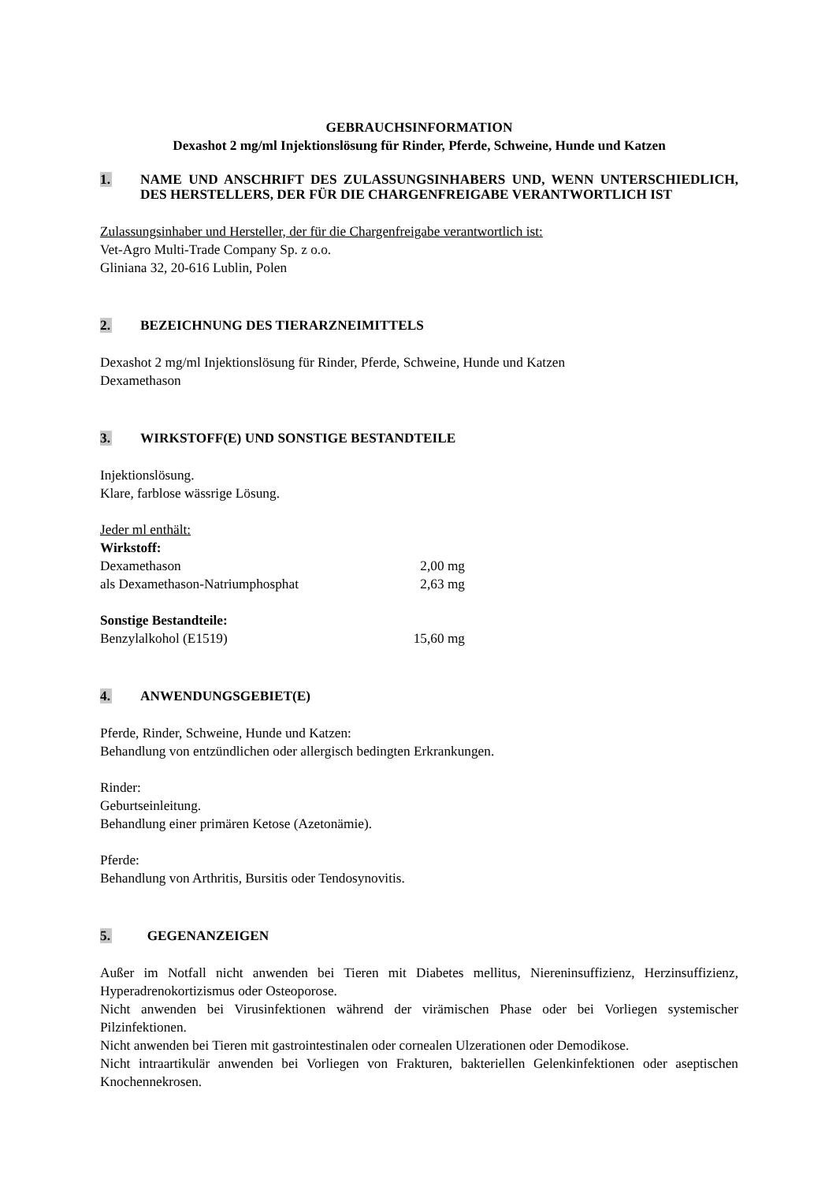GEBRAUCHSINFORMATION
Dexashot 2 mg/ml Injektionslösung für Rinder, Pferde, Schweine, Hunde und Katzen
1. NAME UND ANSCHRIFT DES ZULASSUNGSINHABERS UND, WENN UNTERSCHIEDLICH, DES HERSTELLERS, DER FÜR DIE CHARGENFREIGABE VERANTWORTLICH IST
Zulassungsinhaber und Hersteller, der für die Chargenfreigabe verantwortlich ist:
Vet-Agro Multi-Trade Company Sp. z o.o.
Gliniana 32, 20-616 Lublin, Polen
2. BEZEICHNUNG DES TIERARZNEIMITTELS
Dexashot 2 mg/ml Injektionslösung für Rinder, Pferde, Schweine, Hunde und Katzen
Dexamethason
3. WIRKSTOFF(E) UND SONSTIGE BESTANDTEILE
Injektionslösung.
Klare, farblose wässrige Lösung.
Jeder ml enthält:
Wirkstoff:
Dexamethason 2,00 mg
als Dexamethason-Natriumphosphat 2,63 mg
Sonstige Bestandteile:
Benzylalkohol (E1519) 15,60 mg
4. ANWENDUNGSGEBIET(E)
Pferde, Rinder, Schweine, Hunde und Katzen:
Behandlung von entzündlichen oder allergisch bedingten Erkrankungen.
Rinder:
Geburtseinleitung.
Behandlung einer primären Ketose (Azetonämie).
Pferde:
Behandlung von Arthritis, Bursitis oder Tendosynovitis.
5. GEGENANZEIGEN
Außer im Notfall nicht anwenden bei Tieren mit Diabetes mellitus, Niereninsuffizienz, Herzinsuffizienz, Hyperadrenokortizismus oder Osteoporose.
Nicht anwenden bei Virusinfektionen während der virämischen Phase oder bei Vorliegen systemischer Pilzinfektionen.
Nicht anwenden bei Tieren mit gastrointestinalen oder cornealen Ulzerationen oder Demodikose.
Nicht intraartikulär anwenden bei Vorliegen von Frakturen, bakteriellen Gelenkinfektionen oder aseptischen Knochennekrosen.